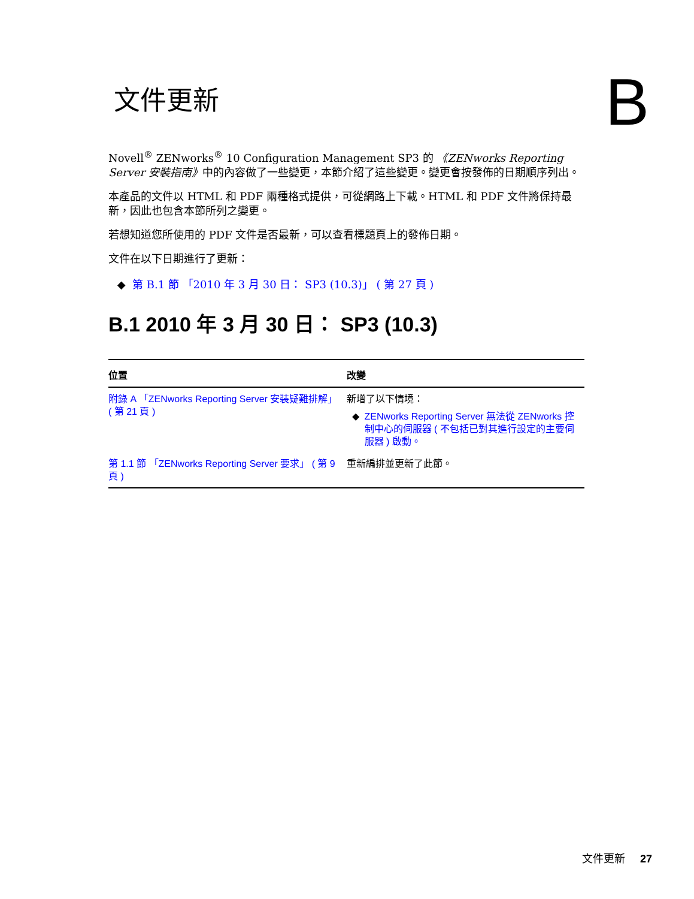文件更新
B
Novell<sup>®</sup> ZENworks<sup>®</sup> 10 Configuration Management SP3 的 《ZENworks Reporting Server 安裝指南》中的內容做了一些變更，本節介紹了這些變更。變更會按發佈的日期順序列出。
本產品的文件以 HTML 和 PDF 兩種格式提供，可從網路上下載。HTML 和 PDF 文件將保持最新，因此也包含本節所列之變更。
若想知道您所使用的 PDF 文件是否最新，可以查看標題頁上的發佈日期。
文件在以下日期進行了更新：
第 B.1 節 「2010 年 3 月 30 日： SP3 (10.3)」 ( 第 27 頁 )
B.1 2010 年 3 月 30 日： SP3 (10.3)
| 位置 | 改變 |
| --- | --- |
| 附錄 A 「ZENworks Reporting Server 安裝疑難排解」 ( 第 21 頁 ) | 新增了以下情境： ZENworks Reporting Server 無法從 ZENworks 控制中心的伺服器 ( 不包括已對其進行設定的主要伺服器 ) 啟動。 |
| 第 1.1 節 「ZENworks Reporting Server 要求」 ( 第 9 頁 ) | 重新編排並更新了此節。 |
文件更新 27